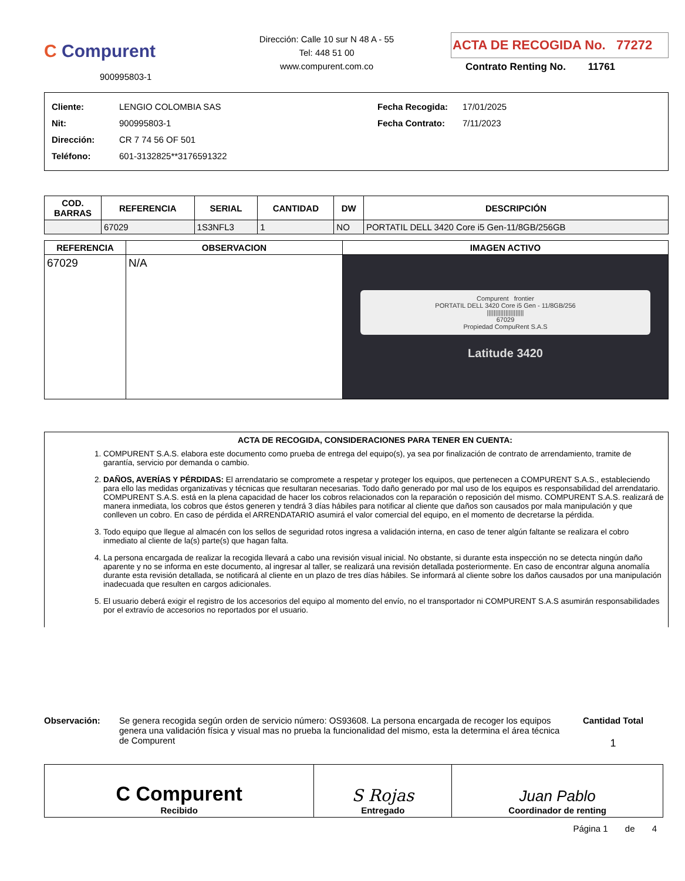C Compurent
900995803-1
Dirección: Calle 10 sur N 48 A - 55
Tel: 448 51 00
www.compurent.com.co
ACTA DE RECOGIDA No. 77272
Contrato Renting No. 11761
Cliente:
Nit:
Dirección:
Teléfono:
LENGIO COLOMBIA SAS
900995803-1
CR 7 74 56 OF 501
601-3132825**3176591322
Fecha Recogida:
Fecha Contrato:
17/01/2025
7/11/2023
| COD. BARRAS | REFERENCIA | SERIAL | CANTIDAD | DW | DESCRIPCIÓN |
| --- | --- | --- | --- | --- | --- |
| | 67029 | 1S3NFL3 | 1 | NO | PORTATIL DELL 3420 Core i5 Gen-11/8GB/256GB |
| REFERENCIA | OBSERVACION | IMAGEN ACTIVO |
| --- | --- | --- |
| 67029 | N/A | Compurent frontier PORTATIL DELL 3420 Core i5 Gen - 11/8GB/256 ////////////////////// 67029 Propiedad CompuRent S.A.S Latitude 3420 |
ACTA DE RECOGIDA, CONSIDERACIONES PARA TENER EN CUENTA:
1. COMPURENT S.A.S. elabora este documento como prueba de entrega del equipo(s), ya sea por finalización de contrato de arrendamiento, tramite de garantía, servicio por demanda o cambio.
2. DAÑOS, AVERÍAS Y PÉRDIDAS: El arrendatario se compromete a respetar y proteger los equipos, que pertenecen a COMPURENT S.A.S., estableciendo para ello las medidas organizativas y técnicas que resultaran necesarias. Todo daño generado por mal uso de los equipos es responsabilidad del arrendatario. COMPURENT S.A.S. está en la plena capacidad de hacer los cobros relacionados con la reparación o reposición del mismo. COMPURENT S.A.S. realizará de manera inmediata, los cobros que éstos generen y tendrá 3 días hábiles para notificar al cliente que daños son causados por mala manipulación y que conlleven un cobro. En caso de pérdida el ARRENDATARIO asumirá el valor comercial del equipo, en el momento de decretarse la pérdida.
3. Todo equipo que llegue al almacén con los sellos de seguridad rotos ingresa a validación interna, en caso de tener algún faltante se realizara el cobro inmediato al cliente de la(s) parte(s) que hagan falta.
4. La persona encargada de realizar la recogida llevará a cabo una revisión visual inicial. No obstante, si durante esta inspección no se detecta ningún daño aparente y no se informa en este documento, al ingresar al taller, se realizará una revisión detallada posteriormente. En caso de encontrar alguna anomalía durante esta revisión detallada, se notificará al cliente en un plazo de tres días hábiles. Se informará al cliente sobre los daños causados por una manipulación inadecuada que resulten en cargos adicionales.
5. El usuario deberá exigir el registro de los accesorios del equipo al momento del envío, no el transportador ni COMPURENT S.A.S asumirán responsabilidades por el extravío de accesorios no reportados por el usuario.
Observación: Se genera recogida según orden de servicio número: OS93608. La persona encargada de recoger los equipos genera una validación física y visual mas no prueba la funcionalidad del mismo, esta la determina el área técnica de Compurent
Cantidad Total
1
| C Compurent Recibido | S Rojas Entregado | Juan Pablo Coordinador de renting |
Página 1 de 4